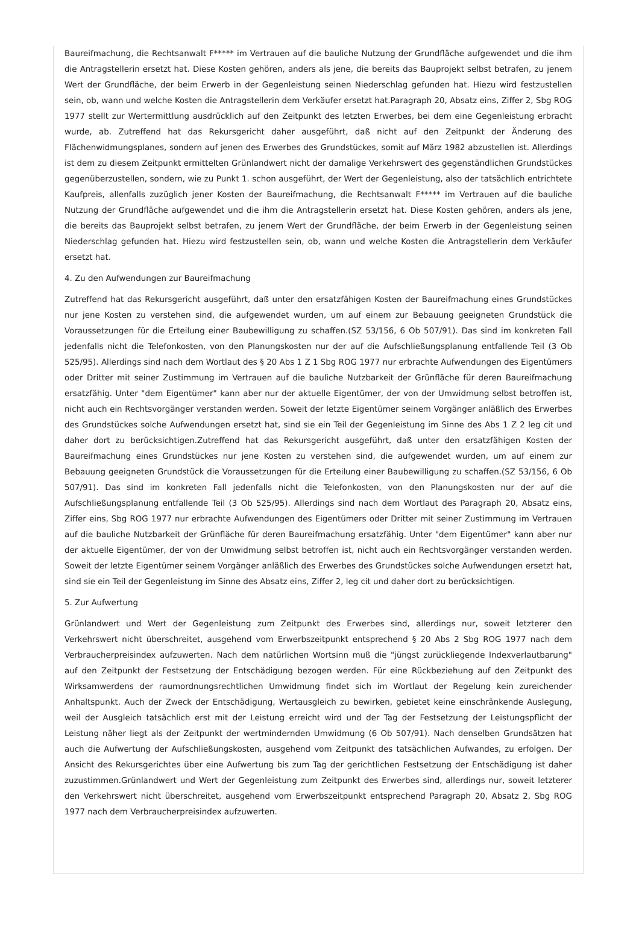Baureifmachung, die Rechtsanwalt F***** im Vertrauen auf die bauliche Nutzung der Grundfläche aufgewendet und die ihm die Antragstellerin ersetzt hat. Diese Kosten gehören, anders als jene, die bereits das Bauprojekt selbst betrafen, zu jenem Wert der Grundfläche, der beim Erwerb in der Gegenleistung seinen Niederschlag gefunden hat. Hiezu wird festzustellen sein, ob, wann und welche Kosten die Antragstellerin dem Verkäufer ersetzt hat.Paragraph 20, Absatz eins, Ziffer 2, Sbg ROG 1977 stellt zur Wertermittlung ausdrücklich auf den Zeitpunkt des letzten Erwerbes, bei dem eine Gegenleistung erbracht wurde, ab. Zutreffend hat das Rekursgericht daher ausgeführt, daß nicht auf den Zeitpunkt der Änderung des Flächenwidmungsplanes, sondern auf jenen des Erwerbes des Grundstückes, somit auf März 1982 abzustellen ist. Allerdings ist dem zu diesem Zeitpunkt ermittelten Grünlandwert nicht der damalige Verkehrswert des gegenständlichen Grundstückes gegenüberzustellen, sondern, wie zu Punkt 1. schon ausgeführt, der Wert der Gegenleistung, also der tatsächlich entrichtete Kaufpreis, allenfalls zuzüglich jener Kosten der Baureifmachung, die Rechtsanwalt F***** im Vertrauen auf die bauliche Nutzung der Grundfläche aufgewendet und die ihm die Antragstellerin ersetzt hat. Diese Kosten gehören, anders als jene, die bereits das Bauprojekt selbst betrafen, zu jenem Wert der Grundfläche, der beim Erwerb in der Gegenleistung seinen Niederschlag gefunden hat. Hiezu wird festzustellen sein, ob, wann und welche Kosten die Antragstellerin dem Verkäufer ersetzt hat.
4. Zu den Aufwendungen zur Baureifmachung
Zutreffend hat das Rekursgericht ausgeführt, daß unter den ersatzfähigen Kosten der Baureifmachung eines Grundstückes nur jene Kosten zu verstehen sind, die aufgewendet wurden, um auf einem zur Bebauung geeigneten Grundstück die Voraussetzungen für die Erteilung einer Baubewilligung zu schaffen.(SZ 53/156, 6 Ob 507/91). Das sind im konkreten Fall jedenfalls nicht die Telefonkosten, von den Planungskosten nur der auf die Aufschließungsplanung entfallende Teil (3 Ob 525/95). Allerdings sind nach dem Wortlaut des § 20 Abs 1 Z 1 Sbg ROG 1977 nur erbrachte Aufwendungen des Eigentümers oder Dritter mit seiner Zustimmung im Vertrauen auf die bauliche Nutzbarkeit der Grünfläche für deren Baureifmachung ersatzfähig. Unter "dem Eigentümer" kann aber nur der aktuelle Eigentümer, der von der Umwidmung selbst betroffen ist, nicht auch ein Rechtsvorgänger verstanden werden. Soweit der letzte Eigentümer seinem Vorgänger anläßlich des Erwerbes des Grundstückes solche Aufwendungen ersetzt hat, sind sie ein Teil der Gegenleistung im Sinne des Abs 1 Z 2 leg cit und daher dort zu berücksichtigen.Zutreffend hat das Rekursgericht ausgeführt, daß unter den ersatzfähigen Kosten der Baureifmachung eines Grundstückes nur jene Kosten zu verstehen sind, die aufgewendet wurden, um auf einem zur Bebauung geeigneten Grundstück die Voraussetzungen für die Erteilung einer Baubewilligung zu schaffen.(SZ 53/156, 6 Ob 507/91). Das sind im konkreten Fall jedenfalls nicht die Telefonkosten, von den Planungskosten nur der auf die Aufschließungsplanung entfallende Teil (3 Ob 525/95). Allerdings sind nach dem Wortlaut des Paragraph 20, Absatz eins, Ziffer eins, Sbg ROG 1977 nur erbrachte Aufwendungen des Eigentümers oder Dritter mit seiner Zustimmung im Vertrauen auf die bauliche Nutzbarkeit der Grünfläche für deren Baureifmachung ersatzfähig. Unter "dem Eigentümer" kann aber nur der aktuelle Eigentümer, der von der Umwidmung selbst betroffen ist, nicht auch ein Rechtsvorgänger verstanden werden. Soweit der letzte Eigentümer seinem Vorgänger anläßlich des Erwerbes des Grundstückes solche Aufwendungen ersetzt hat, sind sie ein Teil der Gegenleistung im Sinne des Absatz eins, Ziffer 2, leg cit und daher dort zu berücksichtigen.
5. Zur Aufwertung
Grünlandwert und Wert der Gegenleistung zum Zeitpunkt des Erwerbes sind, allerdings nur, soweit letzterer den Verkehrswert nicht überschreitet, ausgehend vom Erwerbszeitpunkt entsprechend § 20 Abs 2 Sbg ROG 1977 nach dem Verbraucherpreisindex aufzuwerten. Nach dem natürlichen Wortsinn muß die "jüngst zurückliegende Indexverlautbarung" auf den Zeitpunkt der Festsetzung der Entschädigung bezogen werden. Für eine Rückbeziehung auf den Zeitpunkt des Wirksamwerdens der raumordnungsrechtlichen Umwidmung findet sich im Wortlaut der Regelung kein zureichender Anhaltspunkt. Auch der Zweck der Entschädigung, Wertausgleich zu bewirken, gebietet keine einschränkende Auslegung, weil der Ausgleich tatsächlich erst mit der Leistung erreicht wird und der Tag der Festsetzung der Leistungspflicht der Leistung näher liegt als der Zeitpunkt der wertmindernden Umwidmung (6 Ob 507/91). Nach denselben Grundsätzen hat auch die Aufwertung der Aufschließungskosten, ausgehend vom Zeitpunkt des tatsächlichen Aufwandes, zu erfolgen. Der Ansicht des Rekursgerichtes über eine Aufwertung bis zum Tag der gerichtlichen Festsetzung der Entschädigung ist daher zuzustimmen.Grünlandwert und Wert der Gegenleistung zum Zeitpunkt des Erwerbes sind, allerdings nur, soweit letzterer den Verkehrswert nicht überschreitet, ausgehend vom Erwerbszeitpunkt entsprechend Paragraph 20, Absatz 2, Sbg ROG 1977 nach dem Verbraucherpreisindex aufzuwerten.